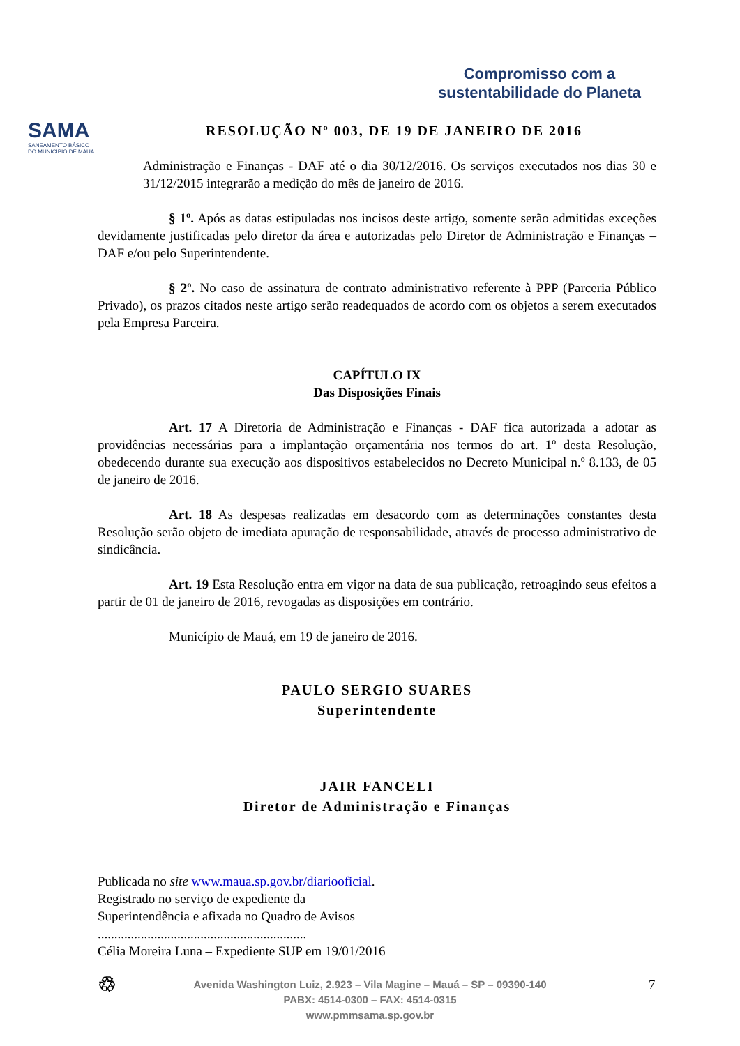SAMA
SANEAMENTO BÁSICO
DO MUNICÍPIO DE MAUÁ
Compromisso com a
sustentabilidade do Planeta
RESOLUÇÃO Nº 003, DE 19 DE JANEIRO DE 2016
Administração e Finanças - DAF até o dia 30/12/2016. Os serviços executados nos dias 30 e 31/12/2015 integrarão a medição do mês de janeiro de 2016.
§ 1º. Após as datas estipuladas nos incisos deste artigo, somente serão admitidas exceções devidamente justificadas pelo diretor da área e autorizadas pelo Diretor de Administração e Finanças – DAF e/ou pelo Superintendente.
§ 2º. No caso de assinatura de contrato administrativo referente à PPP (Parceria Público Privado), os prazos citados neste artigo serão readequados de acordo com os objetos a serem executados pela Empresa Parceira.
CAPÍTULO IX
Das Disposições Finais
Art. 17 A Diretoria de Administração e Finanças - DAF fica autorizada a adotar as providências necessárias para a implantação orçamentária nos termos do art. 1º desta Resolução, obedecendo durante sua execução aos dispositivos estabelecidos no Decreto Municipal n.º 8.133, de 05 de janeiro de 2016.
Art. 18 As despesas realizadas em desacordo com as determinações constantes desta Resolução serão objeto de imediata apuração de responsabilidade, através de processo administrativo de sindicância.
Art. 19 Esta Resolução entra em vigor na data de sua publicação, retroagindo seus efeitos a partir de 01 de janeiro de 2016, revogadas as disposições em contrário.
Município de Mauá, em 19 de janeiro de 2016.
PAULO SERGIO SUARES
Superintendente
JAIR FANCELI
Diretor de Administração e Finanças
Publicada no site www.maua.sp.gov.br/diariooficial.
Registrado no serviço de expediente da
Superintendência e afixada no Quadro de Avisos
...............................................................
Célia Moreira Luna – Expediente SUP em 19/01/2016
♲ 7 Avenida Washington Luiz, 2.923 – Vila Magine – Mauá – SP – 09390-140
PABX: 4514-0300 – FAX: 4514-0315
www.pmmsama.sp.gov.br